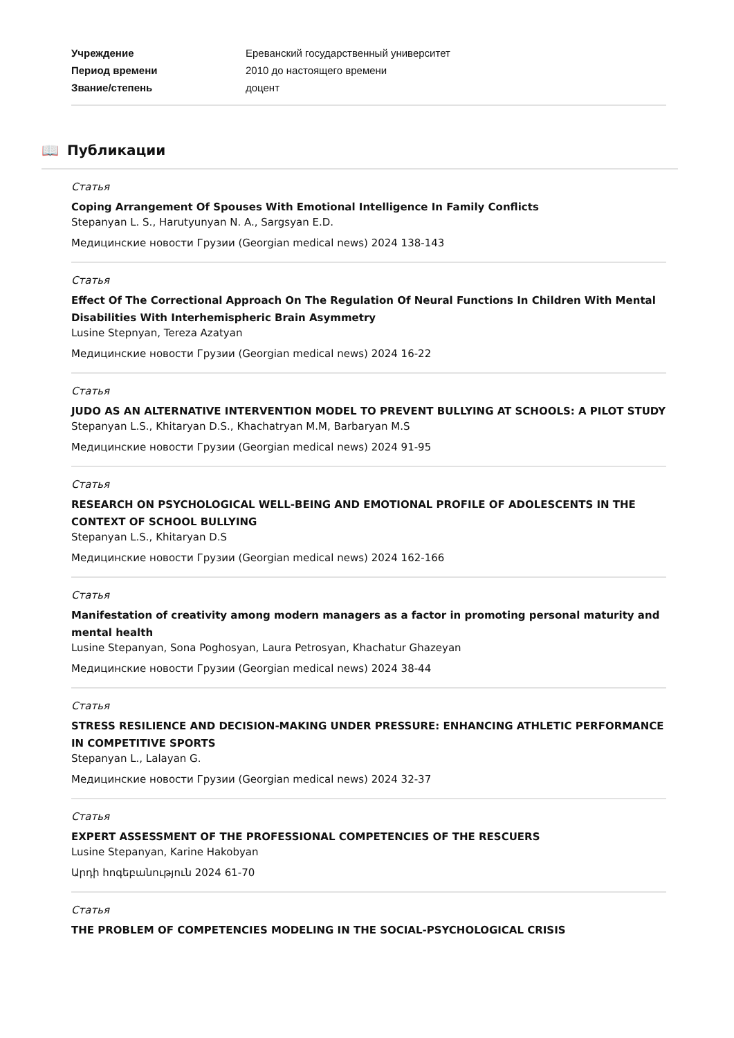| Учреждение | Ереванский государственный университет |
| Период времени | 2010 до настоящего времени |
| Звание/степень | доцент |
📖 Публикации
Статья
Coping Arrangement Of Spouses With Emotional Intelligence In Family Conflicts
Stepanyan L. S., Harutyunyan N. A., Sargsyan E.D.
Медицинские новости Грузии (Georgian medical news) 2024 138-143
Статья
Effect Of The Correctional Approach On The Regulation Of Neural Functions In Children With Mental Disabilities With Interhemispheric Brain Asymmetry
Lusine Stepnyan, Tereza Azatyan
Медицинские новости Грузии (Georgian medical news) 2024 16-22
Статья
JUDO AS AN ALTERNATIVE INTERVENTION MODEL TO PREVENT BULLYING AT SCHOOLS: A PILOT STUDY
Stepanyan L.S., Khitaryan D.S., Khachatryan M.M, Barbaryan M.S
Медицинские новости Грузии (Georgian medical news) 2024 91-95
Статья
RESEARCH ON PSYCHOLOGICAL WELL-BEING AND EMOTIONAL PROFILE OF ADOLESCENTS IN THE CONTEXT OF SCHOOL BULLYING
Stepanyan L.S., Khitaryan D.S
Медицинские новости Грузии (Georgian medical news) 2024 162-166
Статья
Manifestation of creativity among modern managers as a factor in promoting personal maturity and mental health
Lusine Stepanyan, Sona Poghosyan, Laura Petrosyan, Khachatur Ghazeyan
Медицинские новости Грузии (Georgian medical news) 2024 38-44
Статья
STRESS RESILIENCE AND DECISION-MAKING UNDER PRESSURE: ENHANCING ATHLETIC PERFORMANCE IN COMPETITIVE SPORTS
Stepanyan L., Lalayan G.
Медицинские новости Грузии (Georgian medical news) 2024 32-37
Статья
EXPERT ASSESSMENT OF THE PROFESSIONAL COMPETENCIES OF THE RESCUERS
Lusine Stepanyan, Karine Hakobyan
Արդի հոգեբանություն 2024 61-70
Статья
THE PROBLEM OF COMPETENCIES MODELING IN THE SOCIAL-PSYCHOLOGICAL CRISIS